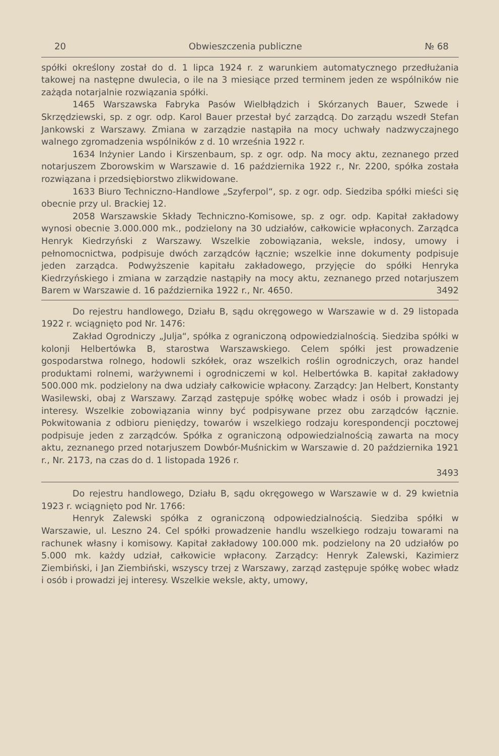20 Obwieszczenia publiczne № 68
spółki określony został do d. 1 lipca 1924 r. z warunkiem automatycznego przedłużania takowej na następne dwulecia, o ile na 3 miesiące przed terminem jeden ze wspólników nie zażąda notarjalnie rozwiązania spółki.
1465 Warszawska Fabryka Pasów Wielbłądzich i Skórzanych Bauer, Szwede i Skrzędziewski, sp. z ogr. odp. Karol Bauer przestał być zarządcą. Do zarządu wszedł Stefan Jankowski z Warszawy. Zmiana w zarządzie nastąpiła na mocy uchwały nadzwyczajnego walnego zgromadzenia wspólników z d. 10 września 1922 r.
1634 Inżynier Lando i Kirszenbaum, sp. z ogr. odp. Na mocy aktu, zeznanego przed notarjuszem Zborowskim w Warszawie d. 16 października 1922 r., Nr. 2200, spółka została rozwiązana i przedsiębiorstwo zlikwidowane.
1633 Biuro Techniczno-Handlowe „Szyferpol“, sp. z ogr. odp. Siedziba spółki mieści się obecnie przy ul. Brackiej 12.
2058 Warszawskie Składy Techniczno-Komisowe, sp. z ogr. odp. Kapitał zakładowy wynosi obecnie 3.000.000 mk., podzielony na 30 udziałów, całkowicie wpłaconych. Zarządca Henryk Kiedrzyński z Warszawy. Wszelkie zobowiązania, weksle, indosy, umowy i pełnomocnictwa, podpisuje dwóch zarządców łącznie; wszelkie inne dokumenty podpisuje jeden zarządca. Podwyższenie kapitału zakładowego, przyjęcie do spółki Henryka Kiedrzyńskiego i zmiana w zarządzie nastąpiły na mocy aktu, zeznanego przed notarjuszem Barem w Warszawie d. 16 października 1922 r., Nr. 4650. 3492
Do rejestru handlowego, Działu B, sądu okręgowego w Warszawie w d. 29 listopada 1922 r. wciągnięto pod Nr. 1476:
Zakład Ogrodniczy „Julja“, spółka z ograniczoną odpowiedzialnością. Siedziba spółki w kolonji Helbertówka B, starostwa Warszawskiego. Celem spółki jest prowadzenie gospodarstwa rolnego, hodowli szkółek, oraz wszelkich roślin ogrodniczych, oraz handel produktami rolnemi, warżywnemi i ogrodniczemi w kol. Helbertówka B. kapitał zakładowy 500.000 mk. podzielony na dwa udziały całkowicie wpłacony. Zarządcy: Jan Helbert, Konstanty Wasilewski, obaj z Warszawy. Zarząd zastępuje spółkę wobec władz i osób i prowadzi jej interesy. Wszelkie zobowiązania winny być podpisywane przez obu zarządców łącznie. Pokwitowania z odbioru pieniędzy, towarów i wszelkiego rodzaju korespondencji pocztowej podpisuje jeden z zarządców. Spółka z ograniczoną odpowiedzialnością zawarta na mocy aktu, zeznanego przed notarjuszem Dowbór-Muśnickim w Warszawie d. 20 października 1921 r., Nr. 2173, na czas do d. 1 listopada 1926 r.
3493
Do rejestru handlowego, Działu B, sądu okręgowego w Warszawie w d. 29 kwietnia 1923 r. wciągnięto pod Nr. 1766:
Henryk Zalewski spółka z ograniczoną odpowiedzialnością. Siedziba spółki w Warszawie, ul. Leszno 24. Cel spółki prowadzenie handlu wszelkiego rodzaju towarami na rachunek własny i komisowy. Kapitał zakładowy 100.000 mk. podzielony na 20 udziałów po 5.000 mk. każdy udział, całkowicie wpłacony. Zarządcy: Henryk Zalewski, Kazimierz Ziembiński, i Jan Ziembiński, wszyscy trzej z Warszawy, zarząd zastępuje spółkę wobec władz i osób i prowadzi jej interesy. Wszelkie weksle, akty, umowy,